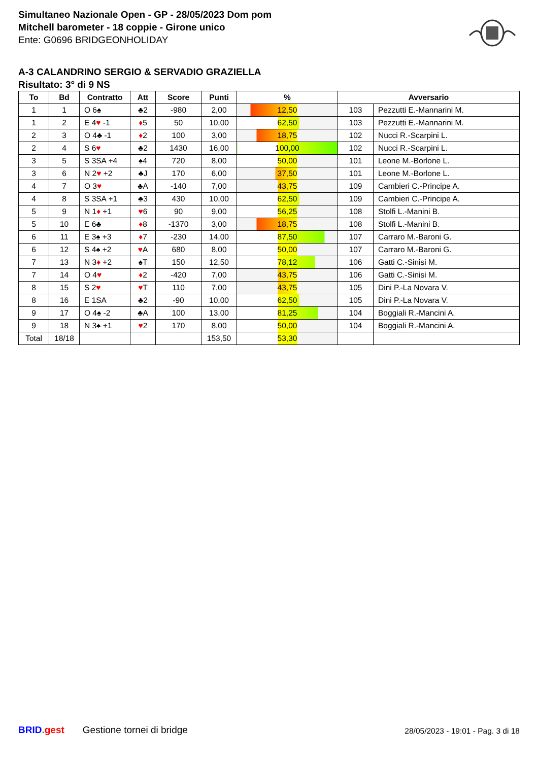Simultaneo Nazionale Open - GP - 28/05/2023 Dom pom
Mitchell barometer - 18 coppie - Girone unico
Ente: G0696 BRIDGEONHOLIDAY
A-3 CALANDRINO SERGIO & SERVADIO GRAZIELLA
Risultato: 3° di 9 NS
| To | Bd | Contratto | Att | Score | Punti | % | Avversario | |
| --- | --- | --- | --- | --- | --- | --- | --- | --- |
| 1 | 1 | O 6♠ | ♣2 | -980 | 2,00 | 12,50 | 103 | Pezzutti E.-Mannarini M. |
| 1 | 2 | E 4 ♥ -1 | ♦ 5 | 50 | 10,00 | 62,50 | 103 | Pezzutti E.-Mannarini M. |
| 2 | 3 | O 4♣ -1 | ♦ 2 | 100 | 3,00 | 18,75 | 102 | Nucci R.-Scarpini L. |
| 2 | 4 | S 6 ♥ | ♣2 | 1430 | 16,00 | 100,00 | 102 | Nucci R.-Scarpini L. |
| 3 | 5 | S 3SA +4 | ♠4 | 720 | 8,00 | 50,00 | 101 | Leone M.-Borlone L. |
| 3 | 6 | N 2 ♥ +2 | ♣J | 170 | 6,00 | 37,50 | 101 | Leone M.-Borlone L. |
| 4 | 7 | O 3 ♥ | ♣A | -140 | 7,00 | 43,75 | 109 | Cambieri C.-Principe A. |
| 4 | 8 | S 3SA +1 | ♣3 | 430 | 10,00 | 62,50 | 109 | Cambieri C.-Principe A. |
| 5 | 9 | N 1 ♦ +1 | ♥ 6 | 90 | 9,00 | 56,25 | 108 | Stolfi L.-Manini B. |
| 5 | 10 | E 6♣ | ♦ 8 | -1370 | 3,00 | 18,75 | 108 | Stolfi L.-Manini B. |
| 6 | 11 | E 3♠ +3 | ♦ 7 | -230 | 14,00 | 87,50 | 107 | Carraro M.-Baroni G. |
| 6 | 12 | S 4♠ +2 | ♥ A | 680 | 8,00 | 50,00 | 107 | Carraro M.-Baroni G. |
| 7 | 13 | N 3 ♦ +2 | ♠T | 150 | 12,50 | 78,12 | 106 | Gatti C.-Sinisi M. |
| 7 | 14 | O 4 ♥ | ♦ 2 | -420 | 7,00 | 43,75 | 106 | Gatti C.-Sinisi M. |
| 8 | 15 | S 2 ♥ | ♥ T | 110 | 7,00 | 43,75 | 105 | Dini P.-La Novara V. |
| 8 | 16 | E 1SA | ♣2 | -90 | 10,00 | 62,50 | 105 | Dini P.-La Novara V. |
| 9 | 17 | O 4♠ -2 | ♣A | 100 | 13,00 | 81,25 | 104 | Boggiali R.-Mancini A. |
| 9 | 18 | N 3♠ +1 | ♥ 2 | 170 | 8,00 | 50,00 | 104 | Boggiali R.-Mancini A. |
| Total | 18/18 | | | | 153,50 | 53,30 | | |
BRID. gest Gestione tornei di bridge 28/05/2023 - 19:01 - Pag. 3 di 18